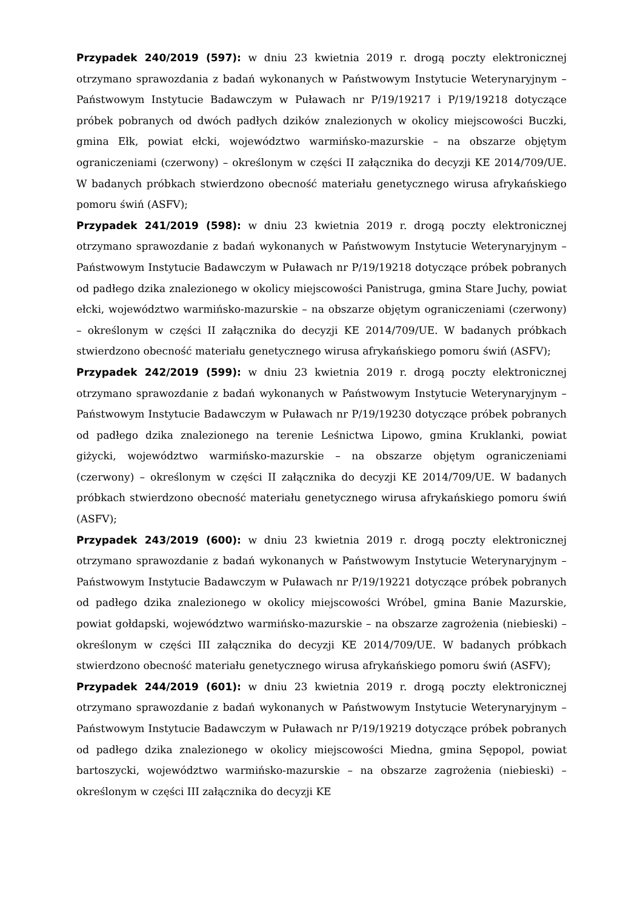Przypadek 240/2019 (597): w dniu 23 kwietnia 2019 r. drogą poczty elektronicznej otrzymano sprawozdania z badań wykonanych w Państwowym Instytucie Weterynaryjnym – Państwowym Instytucie Badawczym w Puławach nr P/19/19217 i P/19/19218 dotyczące próbek pobranych od dwóch padłych dzików znalezionych w okolicy miejscowości Buczki, gmina Ełk, powiat ełcki, województwo warmińsko-mazurskie – na obszarze objętym ograniczeniami (czerwony) – określonym w części II załącznika do decyzji KE 2014/709/UE. W badanych próbkach stwierdzono obecność materiału genetycznego wirusa afrykańskiego pomoru świń (ASFV);
Przypadek 241/2019 (598): w dniu 23 kwietnia 2019 r. drogą poczty elektronicznej otrzymano sprawozdanie z badań wykonanych w Państwowym Instytucie Weterynaryjnym – Państwowym Instytucie Badawczym w Puławach nr P/19/19218 dotyczące próbek pobranych od padłego dzika znalezionego w okolicy miejscowości Panistruga, gmina Stare Juchy, powiat ełcki, województwo warmińsko-mazurskie – na obszarze objętym ograniczeniami (czerwony) – określonym w części II załącznika do decyzji KE 2014/709/UE. W badanych próbkach stwierdzono obecność materiału genetycznego wirusa afrykańskiego pomoru świń (ASFV);
Przypadek 242/2019 (599): w dniu 23 kwietnia 2019 r. drogą poczty elektronicznej otrzymano sprawozdanie z badań wykonanych w Państwowym Instytucie Weterynaryjnym – Państwowym Instytucie Badawczym w Puławach nr P/19/19230 dotyczące próbek pobranych od padłego dzika znalezionego na terenie Leśnictwa Lipowo, gmina Kruklanki, powiat giżycki, województwo warmińsko-mazurskie – na obszarze objętym ograniczeniami (czerwony) – określonym w części II załącznika do decyzji KE 2014/709/UE. W badanych próbkach stwierdzono obecność materiału genetycznego wirusa afrykańskiego pomoru świń (ASFV);
Przypadek 243/2019 (600): w dniu 23 kwietnia 2019 r. drogą poczty elektronicznej otrzymano sprawozdanie z badań wykonanych w Państwowym Instytucie Weterynaryjnym – Państwowym Instytucie Badawczym w Puławach nr P/19/19221 dotyczące próbek pobranych od padłego dzika znalezionego w okolicy miejscowości Wróbel, gmina Banie Mazurskie, powiat gołdapski, województwo warmińsko-mazurskie – na obszarze zagrożenia (niebieski) – określonym w części III załącznika do decyzji KE 2014/709/UE. W badanych próbkach stwierdzono obecność materiału genetycznego wirusa afrykańskiego pomoru świń (ASFV);
Przypadek 244/2019 (601): w dniu 23 kwietnia 2019 r. drogą poczty elektronicznej otrzymano sprawozdanie z badań wykonanych w Państwowym Instytucie Weterynaryjnym – Państwowym Instytucie Badawczym w Puławach nr P/19/19219 dotyczące próbek pobranych od padłego dzika znalezionego w okolicy miejscowości Miedna, gmina Sępopol, powiat bartoszycki, województwo warmińsko-mazurskie – na obszarze zagrożenia (niebieski) – określonym w części III załącznika do decyzji KE